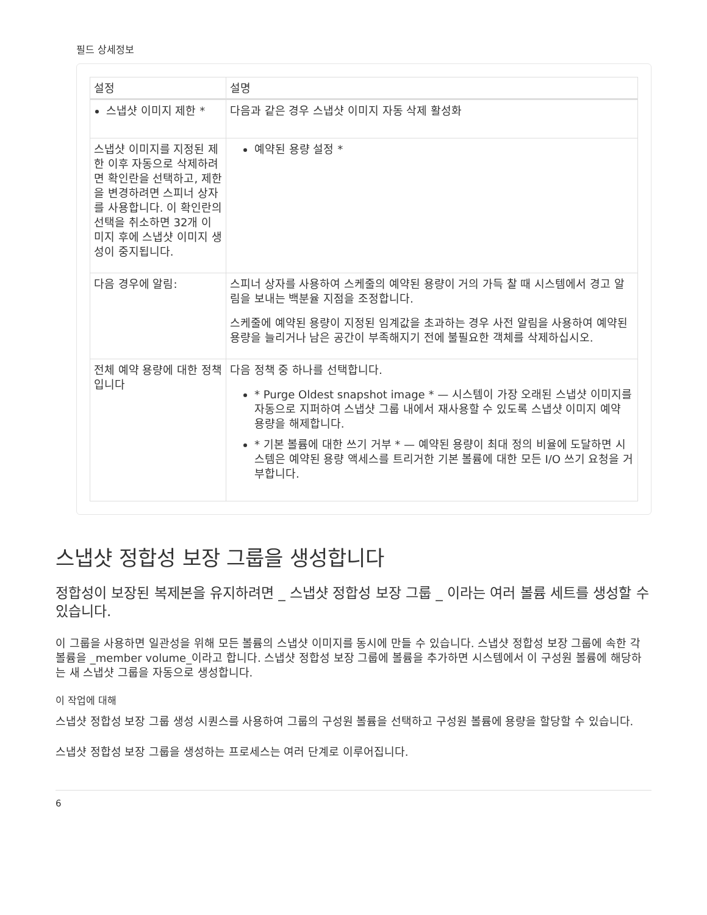필드 상세정보
| 설정 | 설명 |
| --- | --- |
| 스냅샷 이미지 제한 * | 다음과 같은 경우 스냅샷 이미지 자동 삭제 활성화 |
| 스냅샷 이미지를 지정된 제한 이후 자동으로 삭제하려면 확인란을 선택하고, 제한을 변경하려면 스피너 상자를 사용합니다. 이 확인란의 선택을 취소하면 32개 이미지 후에 스냅샷 이미지 생성이 중지됩니다. | 예약된 용량 설정 * |
| 다음 경우에 알림: | 스피너 상자를 사용하여 스케줄의 예약된 용량이 거의 가득 찰 때 시스템에서 경고 알림을 보내는 백분율 지점을 조정합니다. 스케줄에 예약된 용량이 지정된 임계값을 초과하는 경우 사전 알림을 사용하여 예약된 용량을 늘리거나 남은 공간이 부족해지기 전에 불필요한 객체를 삭제하십시오. |
| 전체 예약 용량에 대한 정책입니다 | 다음 정책 중 하나를 선택합니다. * Purge Oldest snapshot image * — 시스템이 가장 오래된 스냅샷 이미지를 자동으로 지퍼하여 스냅샷 그룹 내에서 재사용할 수 있도록 스냅샷 이미지 예약 용량을 해제합니다. * 기본 볼륨에 대한 쓰기 거부 * — 예약된 용량이 최대 정의 비율에 도달하면 시스템은 예약된 용량 액세스를 트리거한 기본 볼륨에 대한 모든 I/O 쓰기 요청을 거부합니다. |
스냅샷 정합성 보장 그룹을 생성합니다
정합성이 보장된 복제본을 유지하려면 _ 스냅샷 정합성 보장 그룹 _ 이라는 여러 볼륨 세트를 생성할 수 있습니다.
이 그룹을 사용하면 일관성을 위해 모든 볼륨의 스냅샷 이미지를 동시에 만들 수 있습니다. 스냅샷 정합성 보장 그룹에 속한 각 볼륨을 _member volume_이라고 합니다. 스냅샷 정합성 보장 그룹에 볼륨을 추가하면 시스템에서 이 구성원 볼륨에 해당하는 새 스냅샷 그룹을 자동으로 생성합니다.
이 작업에 대해
스냅샷 정합성 보장 그룹 생성 시퀀스를 사용하여 그룹의 구성원 볼륨을 선택하고 구성원 볼륨에 용량을 할당할 수 있습니다.
스냅샷 정합성 보장 그룹을 생성하는 프로세스는 여러 단계로 이루어집니다.
6